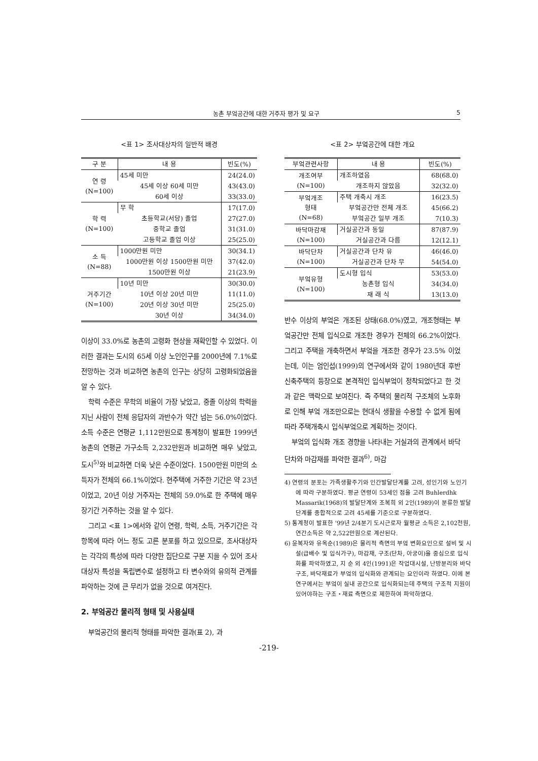농촌 부엌공간에 대한 거주자 평가 및 요구 5
<표 1> 조사대상자의 일반적 배경
| 구 분 | 내 용 | 빈도(%) |
| --- | --- | --- |
| 연 령 (N=100) | 45세 미만 | 24(24.0) |
| | 45세 이상 60세 미만 | 43(43.0) |
| | 60세 이상 | 33(33.0) |
| 학 력 (N=100) | 무 학 | 17(17.0) |
| | 초등학교(서당) 졸업 | 27(27.0) |
| | 중학교 졸업 | 31(31.0) |
| | 고등학교 졸업 이상 | 25(25.0) |
| 소 득 (N=88) | 1000만원 미만 | 30(34.1) |
| | 1000만원 이상 1500만원 미만 | 37(42.0) |
| | 1500만원 이상 | 21(23.9) |
| 거주기간 (N=100) | 10년 미만 | 30(30.0) |
| | 10년 이상 20년 미만 | 11(11.0) |
| | 20년 이상 30년 미만 | 25(25.0) |
| | 30년 이상 | 34(34.0) |
이상이 33.0%로 농촌의 고령화 현상을 재확인할 수 있었다. 이러한 결과는 도시의 65세 이상 노인인구를 2000년에 7.1%로 전망하는 것과 비교하면 농촌의 인구는 상당히 고령화되었음을 알 수 있다.
학력 수준은 무학의 비율이 가장 낮았고, 중졸 이상의 학력을 지닌 사람이 전체 응답자의 과반수가 약간 넘는 56.0%이었다. 소득 수준은 연평균 1,112만원으로 통계청이 발표한 1999년 농촌의 연평균 가구소득 2,232만원과 비교하면 매우 낮았고, 도시<sup>5)</sup>와 비교하면 더욱 낮은 수준이었다. 1500만원 미만의 소득자가 전체의 66.1%이었다. 현주택에 거주한 기간은 약 23년이었고, 20년 이상 거주자는 전체의 59.0%로 한 주택에 매우 장기간 거주하는 것을 알 수 있다.
그리고 <표 1>에서와 같이 연령, 학력, 소득, 거주기간은 각 항목에 따라 어느 정도 고른 분포를 하고 있으므로, 조사대상자는 각각의 특성에 따라 다양한 집단으로 구분 지을 수 있어 조사대상자 특성을 독립변수로 설정하고 타 변수와의 유의적 관계를 파악하는 것에 큰 무리가 없을 것으로 여겨진다.
2. 부엌공간 물리적 형태 및 사용실태
부엌공간의 물리적 형태를 파악한 결과(표 2), 과
<표 2> 부엌공간에 대한 개요
| 부엌관련사항 | 내 용 | 빈도(%) |
| --- | --- | --- |
| 개조여부 (N=100) | 개조하였음 | 68(68.0) |
| | 개조하지 않았음 | 32(32.0) |
| 부엌개조 형태 (N=68) | 주택 개축시 개조 | 16(23.5) |
| | 부엌공간만 전체 개조 | 45(66.2) |
| | 부엌공간 일부 개조 | 7(10.3) |
| 바닥마감재 (N=100) | 거실공간과 동일 | 87(87.9) |
| | 거실공간과 다름 | 12(12.1) |
| 바닥단차 (N=100) | 거실공간과 단차 유 | 46(46.0) |
| | 거실공간과 단차 무 | 54(54.0) |
| 부엌유형 (N=100) | 도시형 입식 | 53(53.0) |
| | 농촌형 입식 | 34(34.0) |
| | 재 래 식 | 13(13.0) |
반수 이상의 부엌은 개조된 상태(68.0%)였고, 개조형태는 부엌공간만 전체 입식으로 개조한 경우가 전체의 66.2%이었다. 그리고 주택을 개축하면서 부엌을 개조한 경우가 23.5% 이었는데, 이는 엄인섭(1999)의 연구에서와 같이 1980년대 후반 신축주택의 등장으로 본격적인 입식부엌이 정착되었다고 한 것과 같은 맥락으로 보여진다. 즉 주택의 물리적 구조체의 노후화로 인해 부엌 개조만으로는 현대식 생활을 수용할 수 없게 됨에 따라 주택개축시 입식부엌으로 계획하는 것이다.
부엌의 입식화 개조 경향을 나타내는 거실과의 관계에서 바닥 단차와 마감재를 파악한 결과<sup>6)</sup>, 마감
4) 연령의 분포는 가족생활주기와 인간발달단계를 고려, 성인기와 노인기에 따라 구분하였다. 평균 연령이 53세인 점을 고려 Buhlerdhk Massarik(1968)의 발달단계와 조복희 외 2인(1989)이 분류한 발달단계를 종합적으로 고려 45세를 기준으로 구분하였다.
5) 통계청이 발표한 '99년 2/4분기 도시근로자 월평균 소득은 2,102천원, 연간소득은 약 2,522만원으로 계산된다.
6) 윤복자와 유옥순(1989)은 물리적 측면의 부엌 변화요인으로 설비 및 시설(급배수 및 입식가구), 마감재, 구조(단차, 아궁이)을 중심으로 입식화를 파악하였고, 지 순 외 4인(1991)은 작업대시설, 난방분리와 바닥구조, 바닥재료가 부엌의 입식화와 관계되는 요인이라 하였다. 이에 본 연구에서는 부엌이 실내 공간으로 입식화되는데 주택의 구조적 지원이 있어야하는 구조・재료 측면으로 제한하여 파악하였다.
-219-